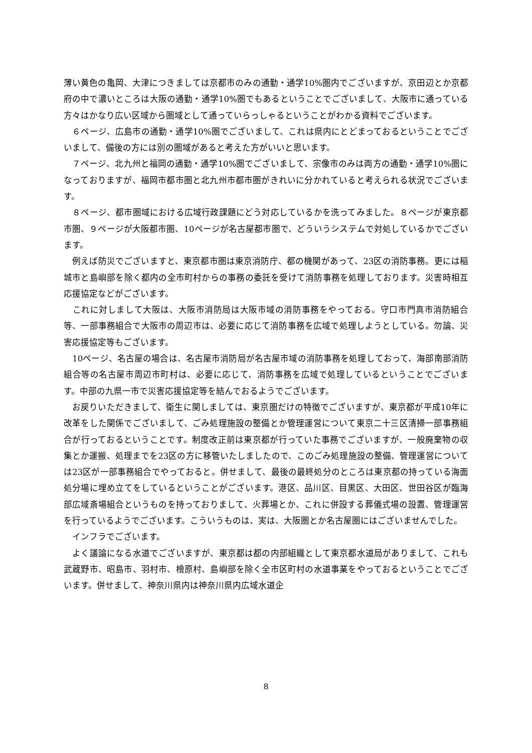薄い黄色の亀岡、大津につきましては京都市のみの通勤・通学10%圏内でございますが、京田辺とか京都府の中で濃いところは大阪の通勤・通学10%圏でもあるということでございまして、大阪市に通っている方々はかなり広い区域から圏域として通っていらっしゃるということがわかる資料でございます。
　６ページ、広島市の通勤・通学10%圏でございまして、これは県内にとどまっておるということでございまして、備後の方には別の圏域があると考えた方がいいと思います。
　７ページ、北九州と福岡の通勤・通学10%圏でございまして、宗像市のみは両方の通勤・通学10%圏になっておりますが、福岡市都市圏と北九州市都市圏がきれいに分かれていると考えられる状況でございます。
　８ページ、都市圏域における広域行政課題にどう対応しているかを洗ってみました。８ページが東京都市圏、９ページが大阪都市圏、10ページが名古屋都市圏で、どういうシステムで対処しているかでございます。
　例えば防災でございますと、東京都市圏は東京消防庁、都の機関があって、23区の消防事務。更には稲城市と島嶼部を除く都内の全市町村からの事務の委託を受けて消防事務を処理しております。災害時相互応援協定などがございます。
　これに対しまして大阪は、大阪市消防局は大阪市域の消防事務をやっておる。守口市門真市消防組合等、一部事務組合で大阪市の周辺市は、必要に応じて消防事務を広域で処理しようとしている。勿論、災害応援協定等もございます。
　10ページ、名古屋の場合は、名古屋市消防局が名古屋市域の消防事務を処理しておって、海部南部消防組合等の名古屋市周辺市町村は、必要に応じて、消防事務を広域で処理しているということでございます。中部の九県一市で災害応援協定等を結んでおるようでございます。
　お戻りいただきまして、衛生に関しましては、東京圏だけの特徴でございますが、東京都が平成10年に改革をした関係でございまして、ごみ処理施設の整備とか管理運営について東京二十三区清掃一部事務組合が行っておるということです。制度改正前は東京都が行っていた事務でございますが、一般廃棄物の収集とか運搬、処理までを23区の方に移管いたしましたので、このごみ処理施設の整備、管理運営については23区が一部事務組合でやっておると。併せまして、最後の最終処分のところは東京都の持っている海面処分場に埋め立てをしているということがございます。港区、品川区、目黒区、大田区、世田谷区が臨海部広域斎場組合というものを持っておりまして、火葬場とか、これに併設する葬儀式場の設置、管理運営を行っているようでございます。こういうものは、実は、大阪圏とか名古屋圏にはございませんでした。
　インフラでございます。
　よく議論になる水道でございますが、東京都は都の内部組織として東京都水道局がありまして、これも武蔵野市、昭島市、羽村市、檜原村、島嶼部を除く全市区町村の水道事業をやっておるということでございます。併せまして、神奈川県内は神奈川県内広域水道企
8